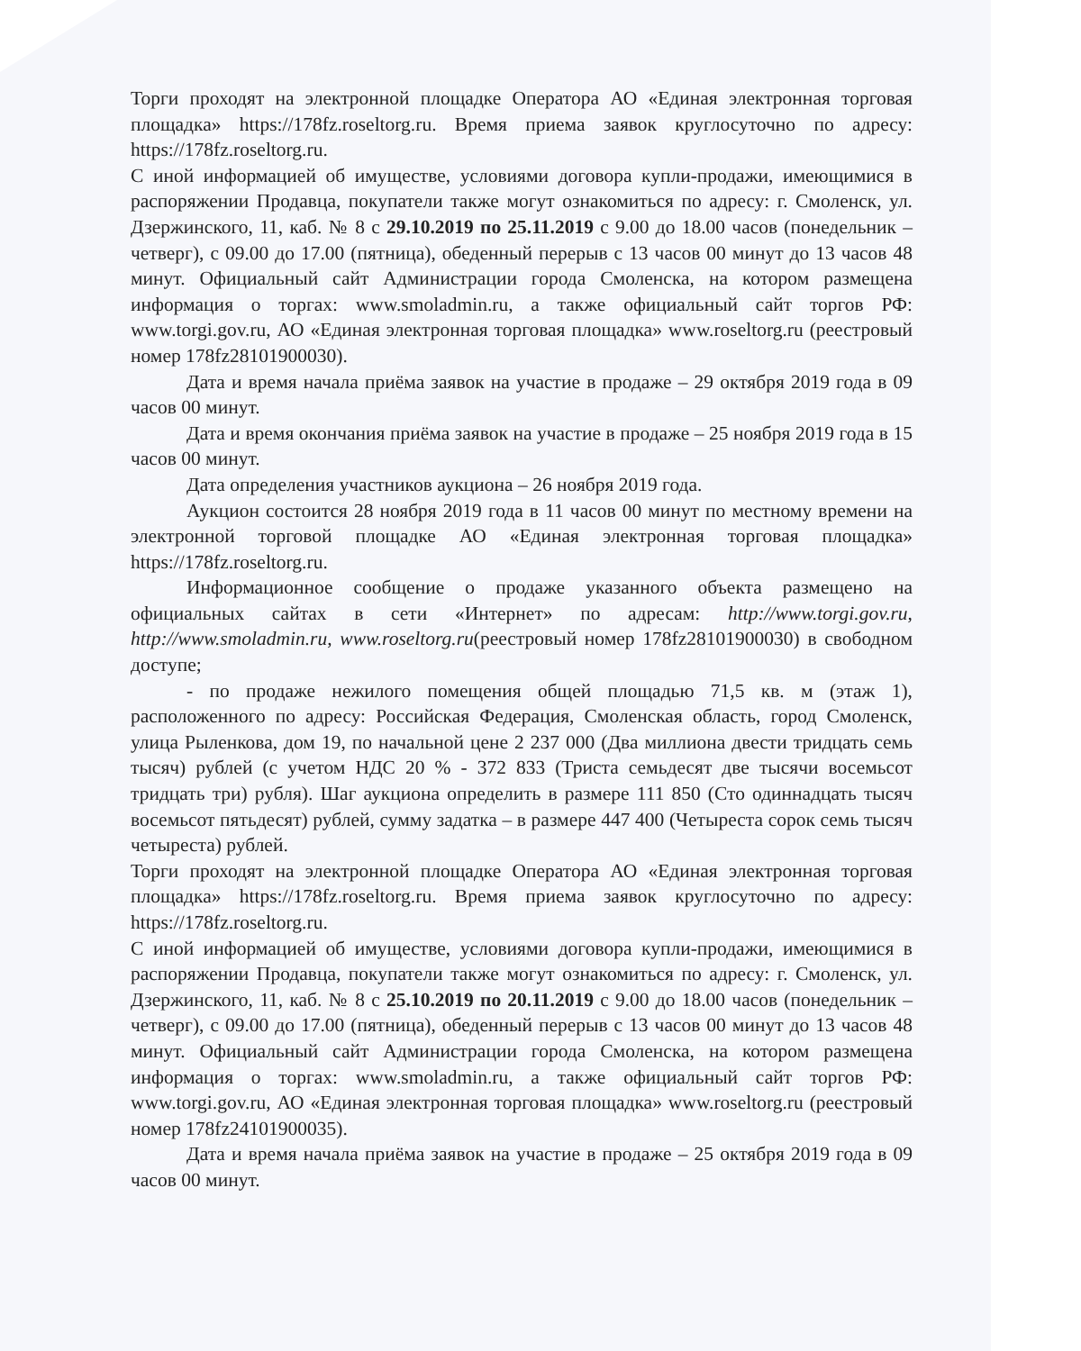Торги проходят на электронной площадке Оператора АО «Единая электронная торговая площадка» https://178fz.roseltorg.ru. Время приема заявок круглосуточно по адресу: https://178fz.roseltorg.ru.
С иной информацией об имуществе, условиями договора купли-продажи, имеющимися в распоряжении Продавца, покупатели также могут ознакомиться по адресу: г. Смоленск, ул. Дзержинского, 11, каб. № 8 с 29.10.2019 по 25.11.2019 с 9.00 до 18.00 часов (понедельник – четверг), с 09.00 до 17.00 (пятница), обеденный перерыв с 13 часов 00 минут до 13 часов 48 минут. Официальный сайт Администрации города Смоленска, на котором размещена информация о торгах: www.smoladmin.ru, а также официальный сайт торгов РФ: www.torgi.gov.ru, АО «Единая электронная торговая площадка» www.roseltorg.ru (реестровый номер 178fz28101900030).
Дата и время начала приёма заявок на участие в продаже – 29 октября 2019 года в 09 часов 00 минут.
Дата и время окончания приёма заявок на участие в продаже – 25 ноября 2019 года в 15 часов 00 минут.
Дата определения участников аукциона – 26 ноября 2019 года.
Аукцион состоится 28 ноября 2019 года в 11 часов 00 минут по местному времени на электронной торговой площадке АО «Единая электронная торговая площадка» https://178fz.roseltorg.ru.
Информационное сообщение о продаже указанного объекта размещено на официальных сайтах в сети «Интернет» по адресам: http://www.torgi.gov.ru, http://www.smoladmin.ru, www.roseltorg.ru(реестровый номер 178fz28101900030) в свободном доступе;
- по продаже нежилого помещения общей площадью 71,5 кв. м (этаж 1), расположенного по адресу: Российская Федерация, Смоленская область, город Смоленск, улица Рыленкова, дом 19, по начальной цене 2 237 000 (Два миллиона двести тридцать семь тысяч) рублей (с учетом НДС 20 % - 372 833 (Триста семьдесят две тысячи восемьсот тридцать три) рубля). Шаг аукциона определить в размере 111 850 (Сто одиннадцать тысяч восемьсот пятьдесят) рублей, сумму задатка – в размере 447 400 (Четыреста сорок семь тысяч четыреста) рублей.
Торги проходят на электронной площадке Оператора АО «Единая электронная торговая площадка» https://178fz.roseltorg.ru. Время приема заявок круглосуточно по адресу: https://178fz.roseltorg.ru.
С иной информацией об имуществе, условиями договора купли-продажи, имеющимися в распоряжении Продавца, покупатели также могут ознакомиться по адресу: г. Смоленск, ул. Дзержинского, 11, каб. № 8 с 25.10.2019 по 20.11.2019 с 9.00 до 18.00 часов (понедельник – четверг), с 09.00 до 17.00 (пятница), обеденный перерыв с 13 часов 00 минут до 13 часов 48 минут. Официальный сайт Администрации города Смоленска, на котором размещена информация о торгах: www.smoladmin.ru, а также официальный сайт торгов РФ: www.torgi.gov.ru, АО «Единая электронная торговая площадка» www.roseltorg.ru (реестровый номер 178fz24101900035).
Дата и время начала приёма заявок на участие в продаже – 25 октября 2019 года в 09 часов 00 минут.